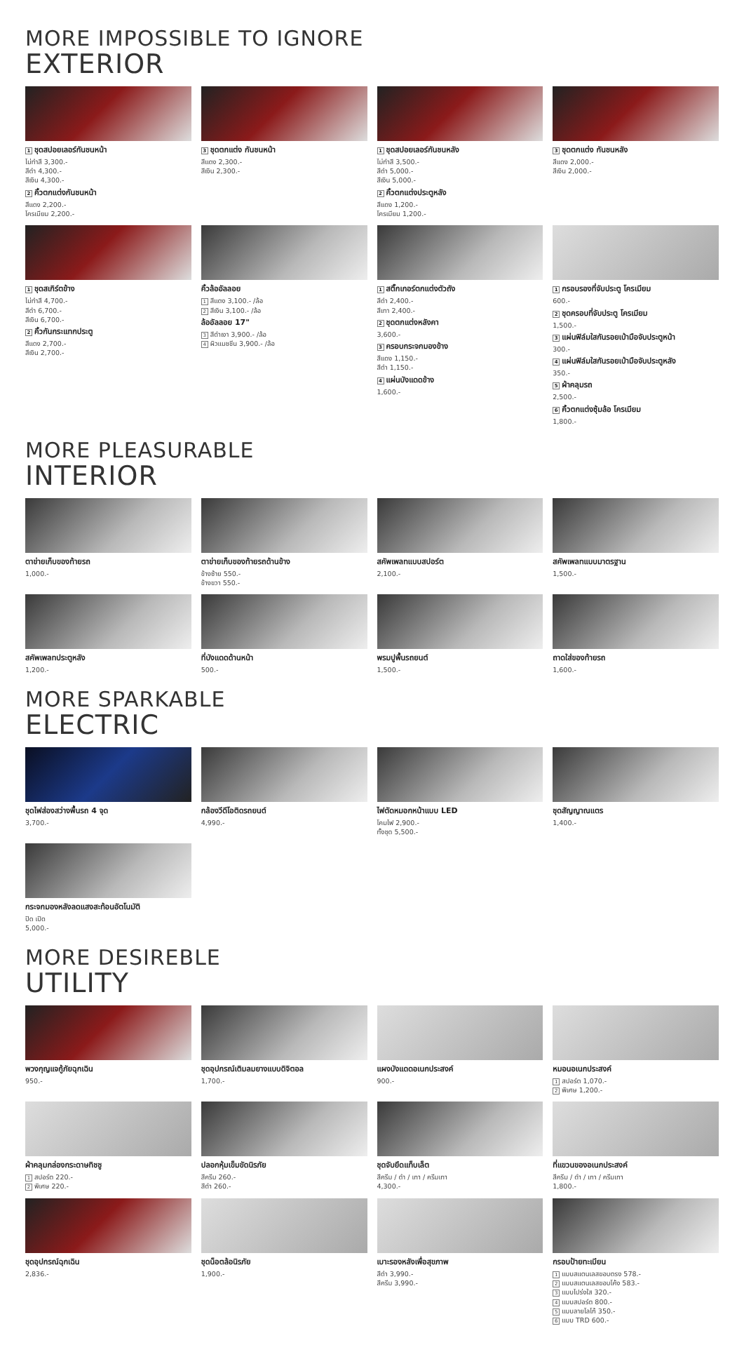MORE IMPOSSIBLE TO IGNORE
EXTERIOR
1 ชุดสปอยเลอร์กันชนหน้า
ไม่ทำสี 3,300.-
สีดำ 4,300.-
สีเงิน 4,300.-
2 คิ้วตกแต่งกันชนหน้า
สีแดง 2,200.-
โครเมียม 2,200.-
3 ชุดตกแต่ง กันชนหน้า
สีแดง 2,300.-
สีเงิน 2,300.-
1 ชุดสปอยเลอร์กันชนหลัง
ไม่ทำสี 3,500.-
สีดำ 5,000.-
สีเงิน 5,000.-
2 คิ้วตกแต่งประตูหลัง
สีแดง 1,200.-
โครเมียม 1,200.-
3 ชุดตกแต่ง กันชนหลัง
สีแดง 2,000.-
สีเงิน 2,000.-
1 ชุดสเกิร์ตข้าง
ไม่ทำสี 4,700.-
สีดำ 6,700.-
สีเงิน 6,700.-
2 คิ้วกันกระแทกประตู
สีแดง 2,700.-
สีเงิน 2,700.-
คิ้วล้ออัลลอย
1 สีแดง 3,100.- /ล้อ
2 สีเงิน 3,100.- /ล้อ
ล้ออัลลอย 17"
3 สีดำเงา 3,900.- /ล้อ
4 ผิวแมชชีน 3,900.- /ล้อ
1 สติ๊กเกอร์ตกแต่งตัวถัง
สีดำ 2,400.-
สีเทา 2,400.-
2 ชุดตกแต่งหลังคา
3,600.-
3 ครอบกระจกมองข้าง
สีแดง 1,150.-
สีดำ 1,150.-
4 แผ่นบังแดดข้าง
1,600.-
1 กรอบรองที่จับประตู โครเมียม
600.-
2 ชุดครอบที่จับประตู โครเมียม
1,500.-
3 แผ่นฟิล์มใสกันรอยเบ้ามือจับประตูหน้า
300.-
4 แผ่นฟิล์มใสกันรอยเบ้ามือจับประตูหลัง
350.-
5 ผ้าคลุมรถ
2,500.-
6 คิ้วตกแต่งซุ้มล้อ โครเมียม
1,800.-
MORE PLEASURABLE
INTERIOR
ตาข่ายเก็บของท้ายรถ
1,000.-
ตาข่ายเก็บของท้ายรถด้านข้าง
ข้างซ้าย 550.-
ข้างขวา 550.-
สคัพเพลทแบบสปอร์ต
2,100.-
สคัพเพลทแบบมาตรฐาน
1,500.-
สคัพเพลทประตูหลัง
1,200.-
ที่บังแดดด้านหน้า
500.-
พรมปูพื้นรถยนต์
1,500.-
ถาดใส่ของท้ายรถ
1,600.-
MORE SPARKABLE
ELECTRIC
ชุดไฟส่องสว่างพื้นรถ 4 จุด
3,700.-
กล้องวีดีโอติดรถยนต์
4,990.-
ไฟตัดหมอกหน้าแบบ LED
โคมไฟ 2,900.-
ทั้งชุด 5,500.-
ชุดสัญญาณแตร
1,400.-
กระจกมองหลังลดแสงสะท้อนอัตโนมัติ
ปิด เปิด
5,000.-
MORE DESIREBLE
UTILITY
พวงกุญแจกู้ภัยฉุกเฉิน
950.-
ชุดอุปกรณ์เติมลมยางแบบดิจิตอล
1,700.-
แผงบังแดดอเนกประสงค์
900.-
หมอนอเนกประสงค์
1 สปอร์ต 1,070.-
2 พิเศษ 1,200.-
ผ้าคลุมกล่องกระดาษทิชชู
1 สปอร์ต 220.-
2 พิเศษ 220.-
ปลอกหุ้มเข็มขัดนิรภัย
สีครีม 260.-
สีดำ 260.-
ชุดจับยึดแท็บเล็ต
สีครีม / ดำ / เทา / ครีมเทา
4,300.-
ที่แขวนของอเนกประสงค์
สีครีม / ดำ / เทา / ครีมเทา
1,800.-
ชุดอุปกรณ์ฉุกเฉิน
2,836.-
ชุดน็อตล้อนิรภัย
1,900.-
เบาะรองหลังเพื่อสุขภาพ
สีดำ 3,990.-
สีครีม 3,990.-
กรอบป้ายทะเบียน
1 แบบสแตนเลสขอบตรง 578.-
2 แบบสแตนเลสขอบโค้ง 583.-
3 แบบโปร่งใส 320.-
4 แบบสปอร์ต 800.-
5 แบบลายโลโก้ 350.-
6 แบบ TRD 600.-